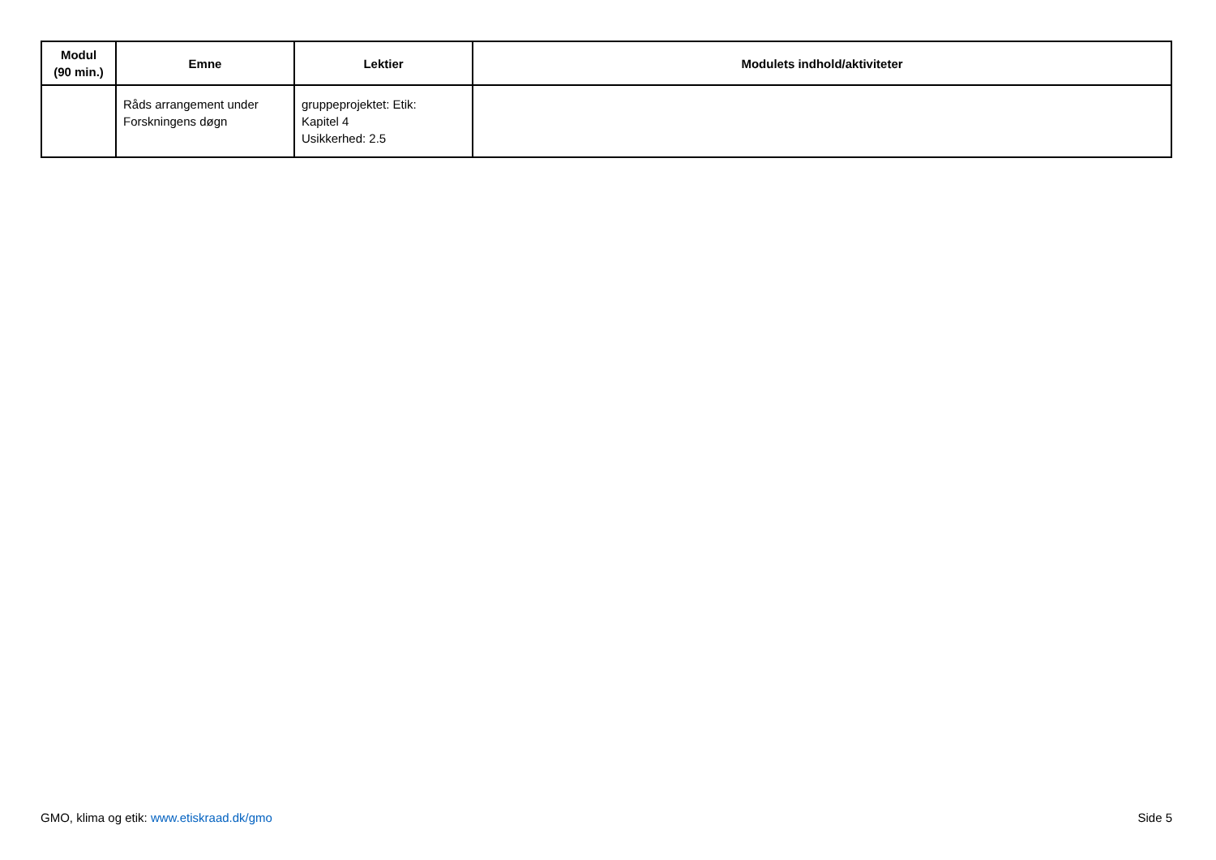| Modul (90 min.) | Emne | Lektier | Modulets indhold/aktiviteter |
| --- | --- | --- | --- |
| | Råds arrangement under Forskningens døgn | gruppeprojektet: Etik: Kapitel 4 Usikkerhed: 2.5 | |
GMO, klima og etik: www.etiskraad.dk/gmo Side 5